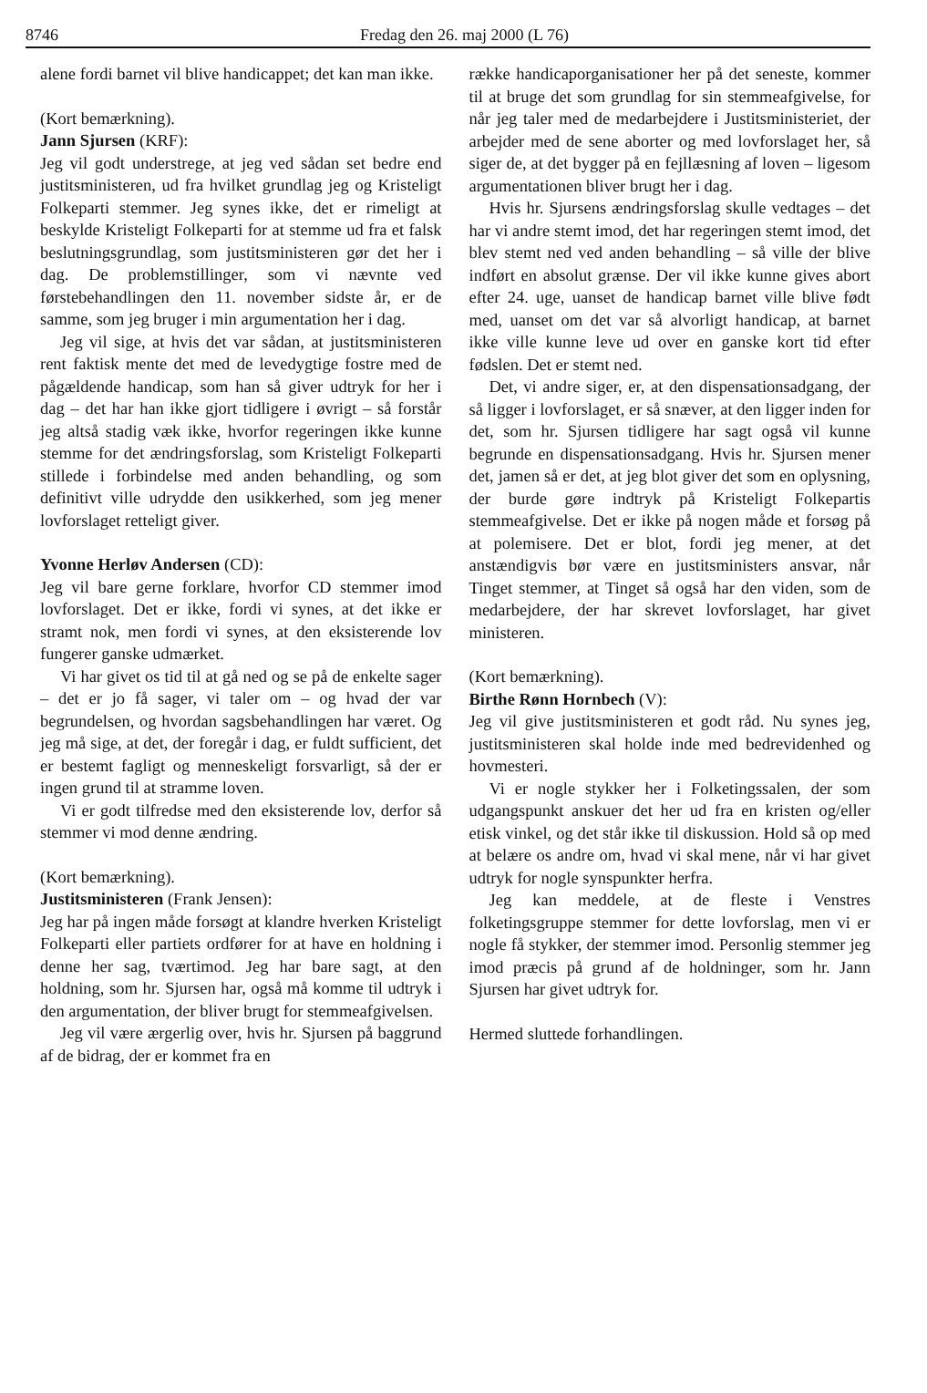8746 Fredag den 26. maj 2000 (L 76)
alene fordi barnet vil blive handicappet; det kan man ikke.
(Kort bemærkning).
Jann Sjursen (KRF):
Jeg vil godt understrege, at jeg ved sådan set bedre end justitsministeren, ud fra hvilket grundlag jeg og Kristeligt Folkeparti stemmer. Jeg synes ikke, det er rimeligt at beskylde Kristeligt Folkeparti for at stemme ud fra et falsk beslutningsgrundlag, som justitsministeren gør det her i dag. De problemstillinger, som vi nævnte ved førstebehandlingen den 11. november sidste år, er de samme, som jeg bruger i min argumentation her i dag.
Jeg vil sige, at hvis det var sådan, at justitsministeren rent faktisk mente det med de levedygtige fostre med de pågældende handicap, som han så giver udtryk for her i dag – det har han ikke gjort tidligere i øvrigt – så forstår jeg altså stadig væk ikke, hvorfor regeringen ikke kunne stemme for det ændringsforslag, som Kristeligt Folkeparti stillede i forbindelse med anden behandling, og som definitivt ville udrydde den usikkerhed, som jeg mener lovforslaget retteligt giver.
Yvonne Herløv Andersen (CD):
Jeg vil bare gerne forklare, hvorfor CD stemmer imod lovforslaget. Det er ikke, fordi vi synes, at det ikke er stramt nok, men fordi vi synes, at den eksisterende lov fungerer ganske udmærket.
Vi har givet os tid til at gå ned og se på de enkelte sager – det er jo få sager, vi taler om – og hvad der var begrundelsen, og hvordan sagsbehandlingen har været. Og jeg må sige, at det, der foregår i dag, er fuldt sufficient, det er bestemt fagligt og menneskeligt forsvarligt, så der er ingen grund til at stramme loven.
Vi er godt tilfredse med den eksisterende lov, derfor så stemmer vi mod denne ændring.
(Kort bemærkning).
Justitsministeren (Frank Jensen):
Jeg har på ingen måde forsøgt at klandre hverken Kristeligt Folkeparti eller partiets ordfører for at have en holdning i denne her sag, tværtimod. Jeg har bare sagt, at den holdning, som hr. Sjursen har, også må komme til udtryk i den argumentation, der bliver brugt for stemmeafgivelsen.
Jeg vil være ærgerlig over, hvis hr. Sjursen på baggrund af de bidrag, der er kommet fra en
række handicaporganisationer her på det seneste, kommer til at bruge det som grundlag for sin stemmeafgivelse, for når jeg taler med de medarbejdere i Justitsministeriet, der arbejder med de sene aborter og med lovforslaget her, så siger de, at det bygger på en fejllæsning af loven – ligesom argumentationen bliver brugt her i dag.
Hvis hr. Sjursens ændringsforslag skulle vedtages – det har vi andre stemt imod, det har regeringen stemt imod, det blev stemt ned ved anden behandling – så ville der blive indført en absolut grænse. Der vil ikke kunne gives abort efter 24. uge, uanset de handicap barnet ville blive født med, uanset om det var så alvorligt handicap, at barnet ikke ville kunne leve ud over en ganske kort tid efter fødslen. Det er stemt ned.
Det, vi andre siger, er, at den dispensationsadgang, der så ligger i lovforslaget, er så snæver, at den ligger inden for det, som hr. Sjursen tidligere har sagt også vil kunne begrunde en dispensationsadgang. Hvis hr. Sjursen mener det, jamen så er det, at jeg blot giver det som en oplysning, der burde gøre indtryk på Kristeligt Folkepartis stemmeafgivelse. Det er ikke på nogen måde et forsøg på at polemisere. Det er blot, fordi jeg mener, at det anstændigvis bør være en justitsministers ansvar, når Tinget stemmer, at Tinget så også har den viden, som de medarbejdere, der har skrevet lovforslaget, har givet ministeren.
(Kort bemærkning).
Birthe Rønn Hornbech (V):
Jeg vil give justitsministeren et godt råd. Nu synes jeg, justitsministeren skal holde inde med bedrevidenhed og hovmesteri.
Vi er nogle stykker her i Folketingssalen, der som udgangspunkt anskuer det her ud fra en kristen og/eller etisk vinkel, og det står ikke til diskussion. Hold så op med at belære os andre om, hvad vi skal mene, når vi har givet udtryk for nogle synspunkter herfra.
Jeg kan meddele, at de fleste i Venstres folketingsgruppe stemmer for dette lovforslag, men vi er nogle få stykker, der stemmer imod. Personlig stemmer jeg imod præcis på grund af de holdninger, som hr. Jann Sjursen har givet udtryk for.
Hermed sluttede forhandlingen.